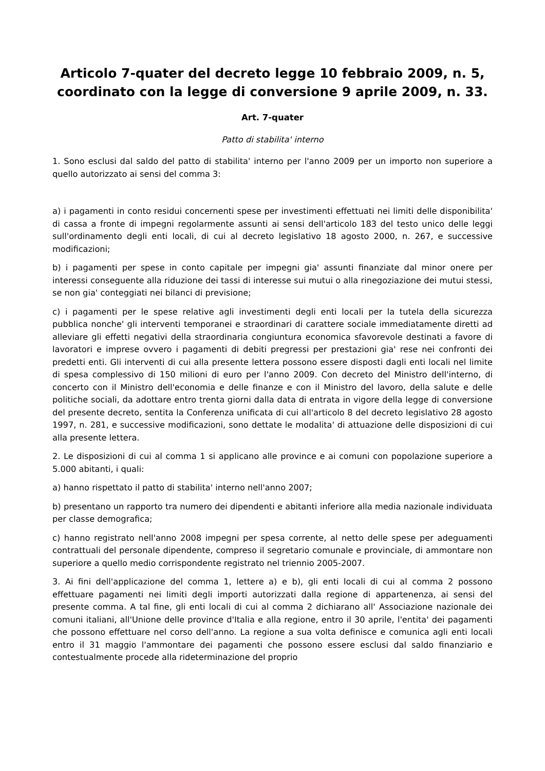Articolo 7-quater del decreto legge 10 febbraio 2009, n. 5, coordinato con la legge di conversione 9 aprile 2009, n. 33.
Art. 7-quater
Patto di stabilita' interno
1. Sono esclusi dal saldo del patto di stabilita' interno per l'anno 2009 per un importo non superiore a quello autorizzato ai sensi del comma 3:
a) i pagamenti in conto residui concernenti spese per investimenti effettuati nei limiti delle disponibilita' di cassa a fronte di impegni regolarmente assunti ai sensi dell'articolo 183 del testo unico delle leggi sull'ordinamento degli enti locali, di cui al decreto legislativo 18 agosto 2000, n. 267, e successive modificazioni;
b) i pagamenti per spese in conto capitale per impegni gia' assunti finanziate dal minor onere per interessi conseguente alla riduzione dei tassi di interesse sui mutui o alla rinegoziazione dei mutui stessi, se non gia' conteggiati nei bilanci di previsione;
c) i pagamenti per le spese relative agli investimenti degli enti locali per la tutela della sicurezza pubblica nonche' gli interventi temporanei e straordinari di carattere sociale immediatamente diretti ad alleviare gli effetti negativi della straordinaria congiuntura economica sfavorevole destinati a favore di lavoratori e imprese ovvero i pagamenti di debiti pregressi per prestazioni gia' rese nei confronti dei predetti enti. Gli interventi di cui alla presente lettera possono essere disposti dagli enti locali nel limite di spesa complessivo di 150 milioni di euro per l'anno 2009. Con decreto del Ministro dell'interno, di concerto con il Ministro dell'economia e delle finanze e con il Ministro del lavoro, della salute e delle politiche sociali, da adottare entro trenta giorni dalla data di entrata in vigore della legge di conversione del presente decreto, sentita la Conferenza unificata di cui all'articolo 8 del decreto legislativo 28 agosto 1997, n. 281, e successive modificazioni, sono dettate le modalita' di attuazione delle disposizioni di cui alla presente lettera.
2. Le disposizioni di cui al comma 1 si applicano alle province e ai comuni con popolazione superiore a 5.000 abitanti, i quali:
a) hanno rispettato il patto di stabilita' interno nell'anno 2007;
b) presentano un rapporto tra numero dei dipendenti e abitanti inferiore alla media nazionale individuata per classe demografica;
c) hanno registrato nell'anno 2008 impegni per spesa corrente, al netto delle spese per adeguamenti contrattuali del personale dipendente, compreso il segretario comunale e provinciale, di ammontare non superiore a quello medio corrispondente registrato nel triennio 2005-2007.
3. Ai fini dell'applicazione del comma 1, lettere a) e b), gli enti locali di cui al comma 2 possono effettuare pagamenti nei limiti degli importi autorizzati dalla regione di appartenenza, ai sensi del presente comma. A tal fine, gli enti locali di cui al comma 2 dichiarano all' Associazione nazionale dei comuni italiani, all'Unione delle province d'Italia e alla regione, entro il 30 aprile, l'entita' dei pagamenti che possono effettuare nel corso dell'anno. La regione a sua volta definisce e comunica agli enti locali entro il 31 maggio l'ammontare dei pagamenti che possono essere esclusi dal saldo finanziario e contestualmente procede alla rideterminazione del proprio